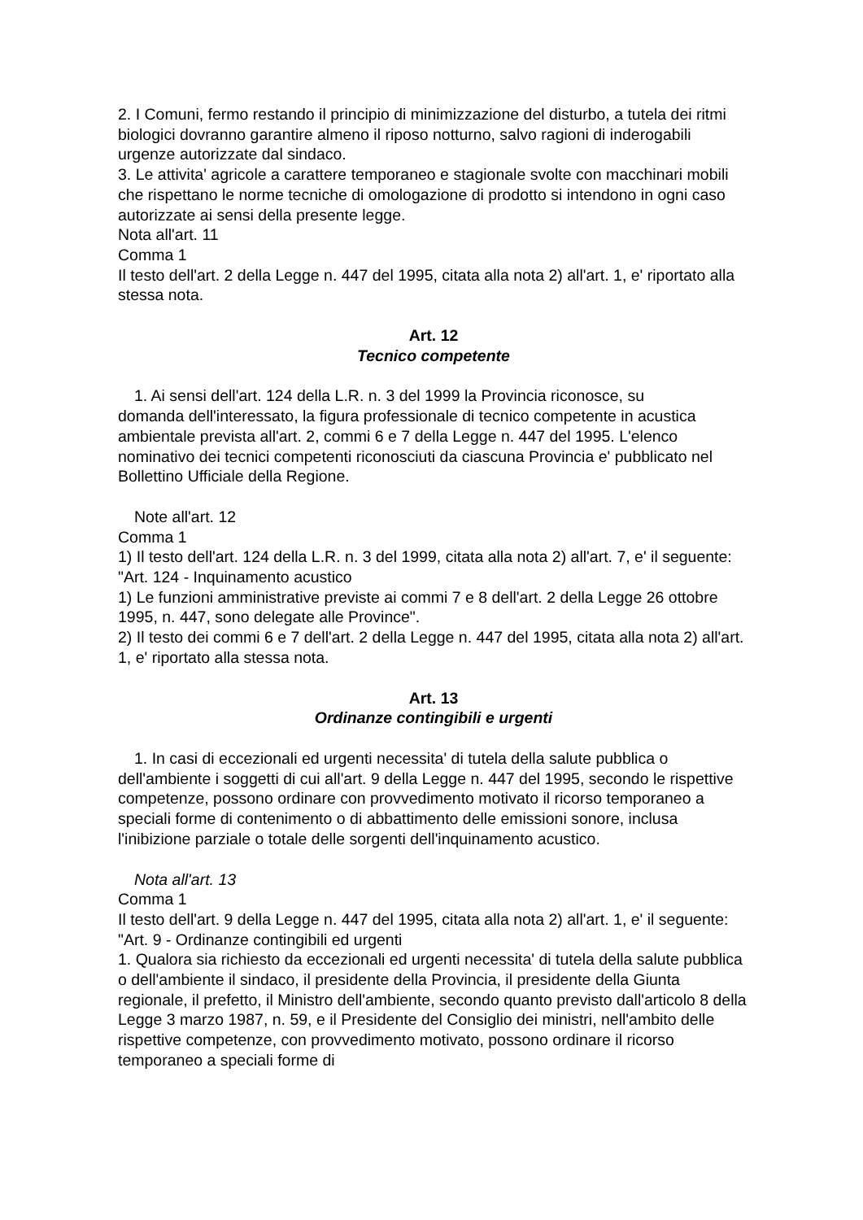2. I Comuni, fermo restando il principio di minimizzazione del disturbo, a tutela dei ritmi biologici dovranno garantire almeno il riposo notturno, salvo ragioni di inderogabili urgenze autorizzate dal sindaco.
3. Le attivita' agricole a carattere temporaneo e stagionale svolte con macchinari mobili che rispettano le norme tecniche di omologazione di prodotto si intendono in ogni caso autorizzate ai sensi della presente legge.
Nota all'art. 11
Comma 1
Il testo dell'art. 2 della Legge n. 447 del 1995, citata alla nota 2) all'art. 1, e' riportato alla stessa nota.
Art. 12
Tecnico competente
1. Ai sensi dell'art. 124 della L.R. n. 3 del 1999 la Provincia riconosce, su
domanda dell'interessato, la figura professionale di tecnico competente in acustica ambientale prevista all'art. 2, commi 6 e 7 della Legge n. 447 del 1995. L'elenco nominativo dei tecnici competenti riconosciuti da ciascuna Provincia e' pubblicato nel Bollettino Ufficiale della Regione.
Note all'art. 12
Comma 1
1) Il testo dell'art. 124 della L.R. n. 3 del 1999, citata alla nota 2) all'art. 7, e' il seguente:
"Art. 124 - Inquinamento acustico
1) Le funzioni amministrative previste ai commi 7 e 8 dell'art. 2 della Legge 26 ottobre 1995, n. 447, sono delegate alle Province".
2) Il testo dei commi 6 e 7 dell'art. 2 della Legge n. 447 del 1995, citata alla nota 2) all'art. 1, e' riportato alla stessa nota.
Art. 13
Ordinanze contingibili e urgenti
1. In casi di eccezionali ed urgenti necessita' di tutela della salute pubblica o
dell'ambiente i soggetti di cui all'art. 9 della Legge n. 447 del 1995, secondo le rispettive competenze, possono ordinare con provvedimento motivato il ricorso temporaneo a speciali forme di contenimento o di abbattimento delle emissioni sonore, inclusa l'inibizione parziale o totale delle sorgenti dell'inquinamento acustico.
Nota all'art. 13
Comma 1
Il testo dell'art. 9 della Legge n. 447 del 1995, citata alla nota 2) all'art. 1, e' il seguente:
"Art. 9 - Ordinanze contingibili ed urgenti
1. Qualora sia richiesto da eccezionali ed urgenti necessita' di tutela della salute pubblica o dell'ambiente il sindaco, il presidente della Provincia, il presidente della Giunta regionale, il prefetto, il Ministro dell'ambiente, secondo quanto previsto dall'articolo 8 della Legge 3 marzo 1987, n. 59, e il Presidente del Consiglio dei ministri, nell'ambito delle rispettive competenze, con provvedimento motivato, possono ordinare il ricorso temporaneo a speciali forme di